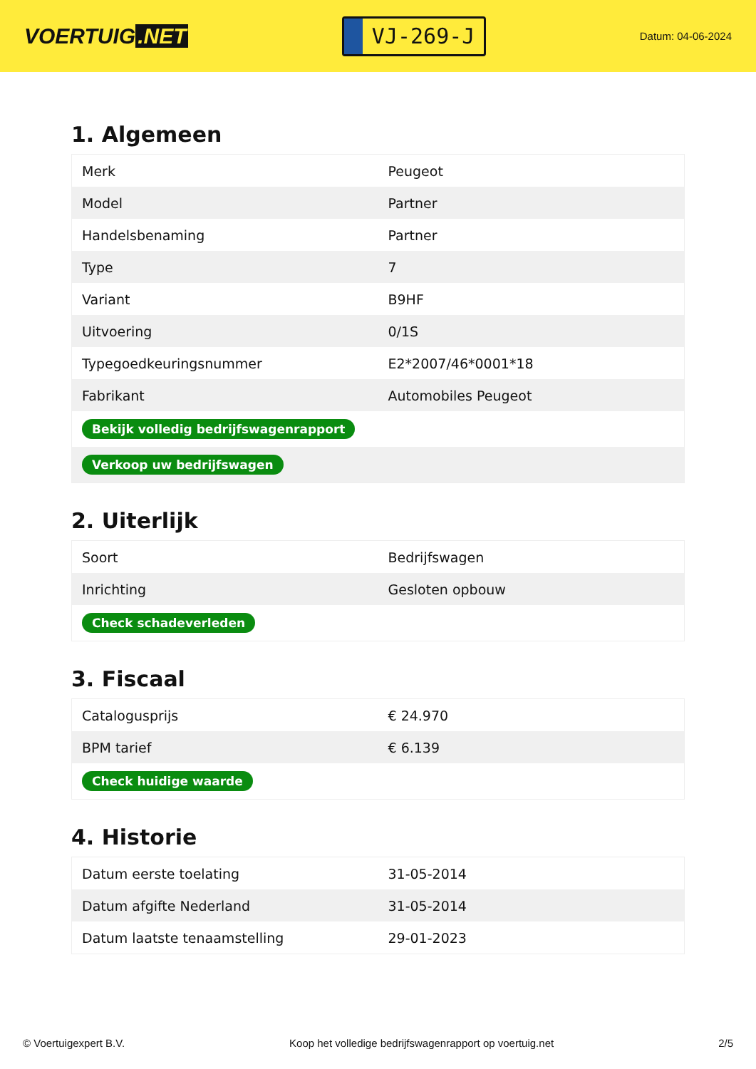VOERTUIG.NET
VJ-269-J
Datum: 04-06-2024
1. Algemeen
| Merk | Peugeot |
| Model | Partner |
| Handelsbenaming | Partner |
| Type | 7 |
| Variant | B9HF |
| Uitvoering | 0/1S |
| Typegoedkeuringsnummer | E2*2007/46*0001*18 |
| Fabrikant | Automobiles Peugeot |
| Bekijk volledig bedrijfswagenrapport | |
| Verkoop uw bedrijfswagen | |
2. Uiterlijk
| Soort | Bedrijfswagen |
| Inrichting | Gesloten opbouw |
| Check schadeverleden | |
3. Fiscaal
| Catalogusprijs | € 24.970 |
| BPM tarief | € 6.139 |
| Check huidige waarde | |
4. Historie
| Datum eerste toelating | 31-05-2014 |
| Datum afgifte Nederland | 31-05-2014 |
| Datum laatste tenaamstelling | 29-01-2023 |
© Voertuigexpert B.V. Koop het volledige bedrijfswagenrapport op voertuig.net 2/5